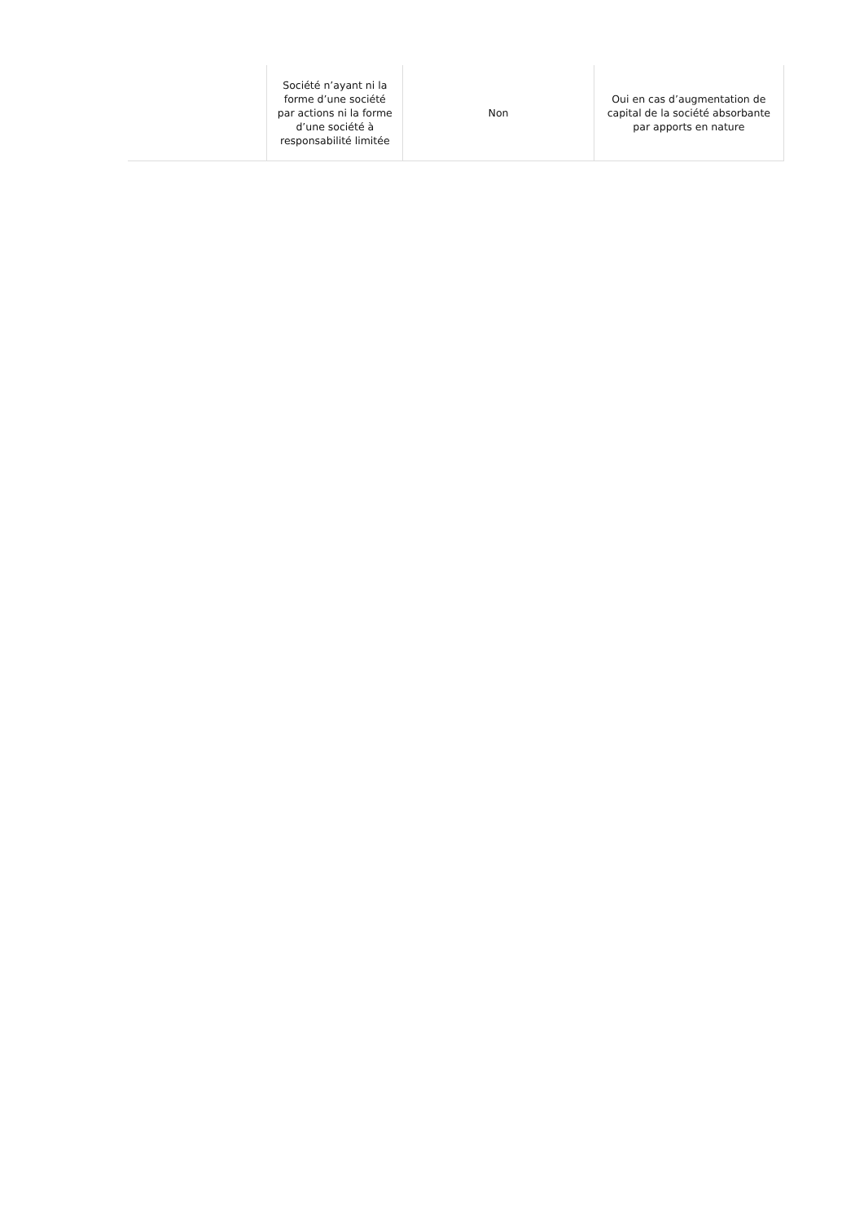| | Société n’ayant ni la forme d’une société par actions ni la forme d’une société à responsabilité limitée | Non | Oui en cas d’augmentation de capital de la société absorbante par apports en nature |